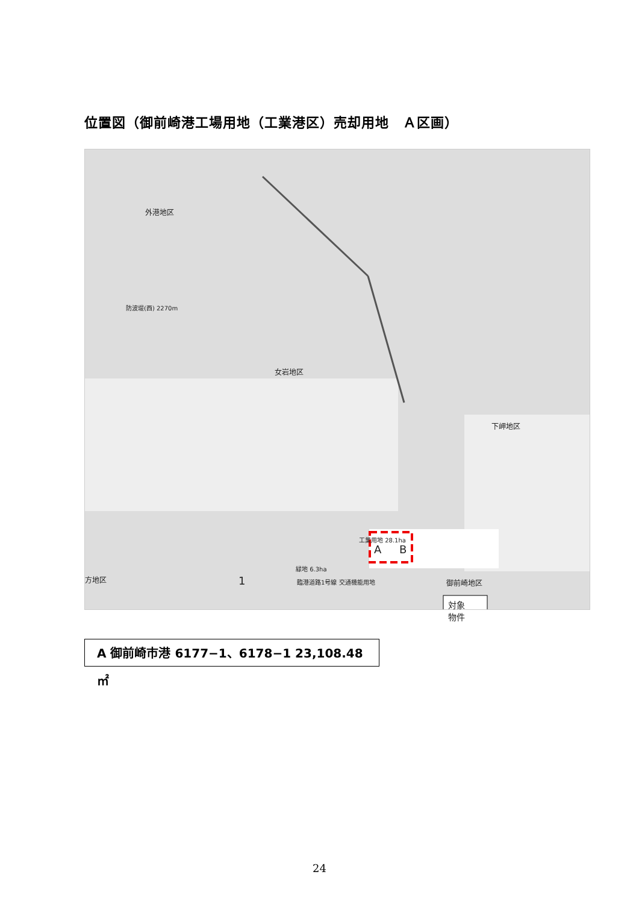位置図（御前崎港工場用地（工業港区）売却用地　Ａ区画）
外港地区
防波堤(西) 2270m
女岩地区
工業用地 28.1ha
A B
下岬地区
御前崎地区 方地区 1
緑地 6.3ha
臨港道路1号線 交通機能用地
対象
物件
A 御前崎市港 6177−1、6178−1 23,108.48 ㎡
24